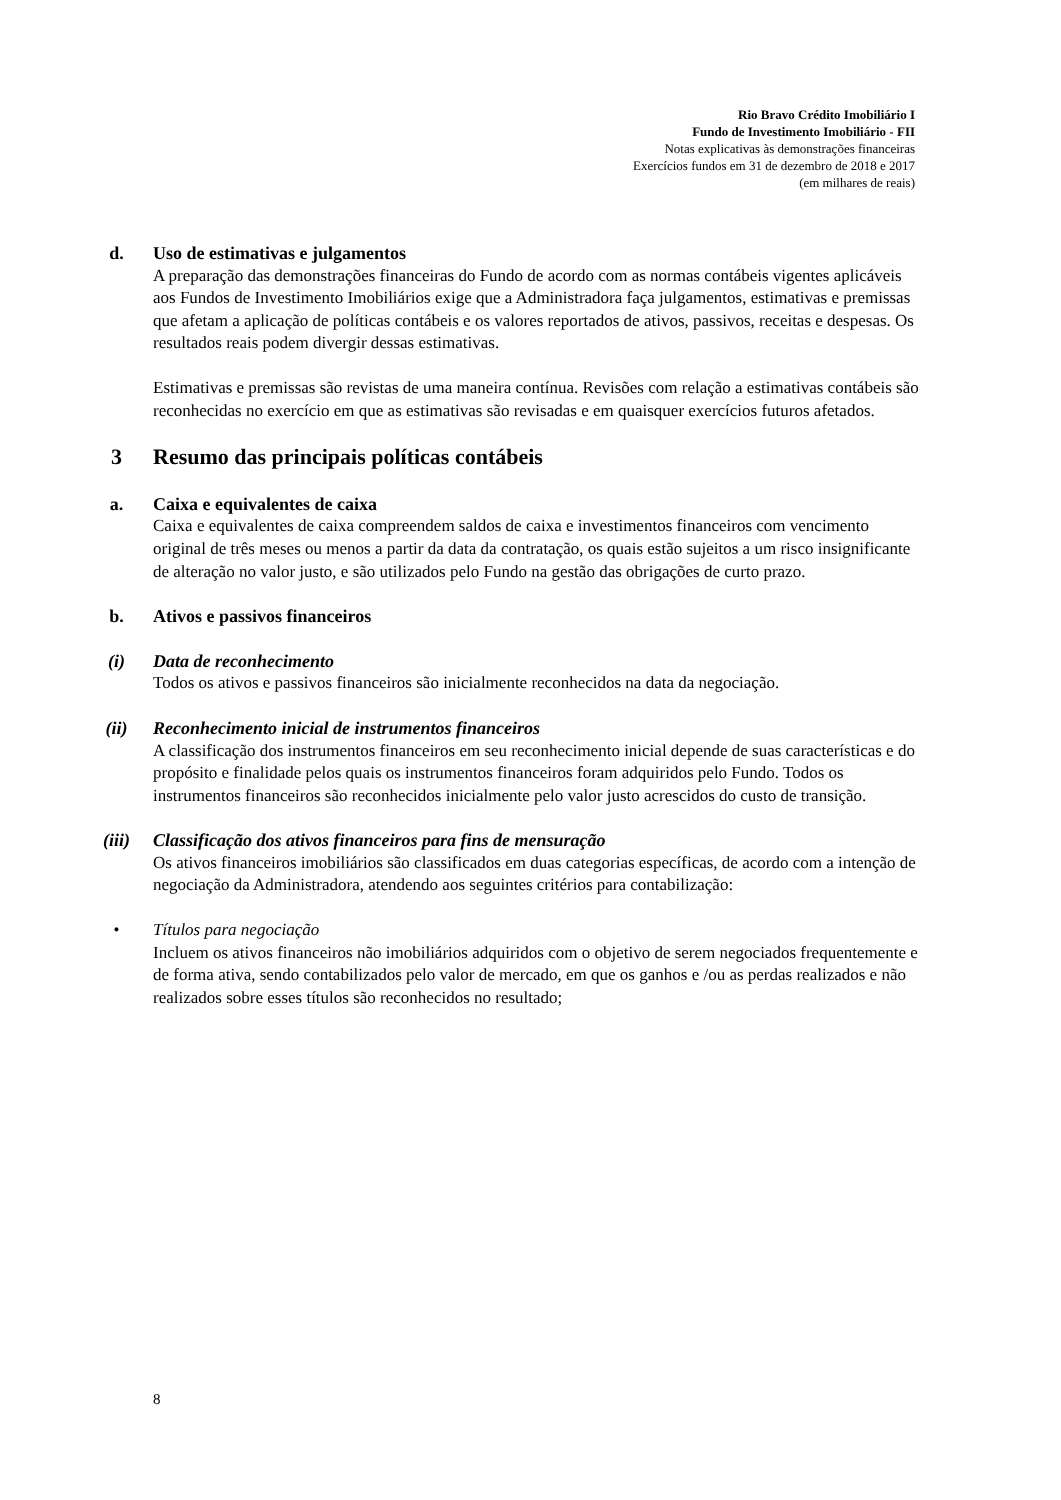Rio Bravo Crédito Imobiliário I
Fundo de Investimento Imobiliário - FII
Notas explicativas às demonstrações financeiras
Exercícios fundos em 31 de dezembro de 2018 e 2017
(em milhares de reais)
d. Uso de estimativas e julgamentos
A preparação das demonstrações financeiras do Fundo de acordo com as normas contábeis vigentes aplicáveis aos Fundos de Investimento Imobiliários exige que a Administradora faça julgamentos, estimativas e premissas que afetam a aplicação de políticas contábeis e os valores reportados de ativos, passivos, receitas e despesas. Os resultados reais podem divergir dessas estimativas.
Estimativas e premissas são revistas de uma maneira contínua. Revisões com relação a estimativas contábeis são reconhecidas no exercício em que as estimativas são revisadas e em quaisquer exercícios futuros afetados.
3 Resumo das principais políticas contábeis
a. Caixa e equivalentes de caixa
Caixa e equivalentes de caixa compreendem saldos de caixa e investimentos financeiros com vencimento original de três meses ou menos a partir da data da contratação, os quais estão sujeitos a um risco insignificante de alteração no valor justo, e são utilizados pelo Fundo na gestão das obrigações de curto prazo.
b. Ativos e passivos financeiros
(i) Data de reconhecimento
Todos os ativos e passivos financeiros são inicialmente reconhecidos na data da negociação.
(ii) Reconhecimento inicial de instrumentos financeiros
A classificação dos instrumentos financeiros em seu reconhecimento inicial depende de suas características e do propósito e finalidade pelos quais os instrumentos financeiros foram adquiridos pelo Fundo. Todos os instrumentos financeiros são reconhecidos inicialmente pelo valor justo acrescidos do custo de transição.
(iii) Classificação dos ativos financeiros para fins de mensuração
Os ativos financeiros imobiliários são classificados em duas categorias específicas, de acordo com a intenção de negociação da Administradora, atendendo aos seguintes critérios para contabilização:
• Títulos para negociação
Incluem os ativos financeiros não imobiliários adquiridos com o objetivo de serem negociados frequentemente e de forma ativa, sendo contabilizados pelo valor de mercado, em que os ganhos e /ou as perdas realizados e não realizados sobre esses títulos são reconhecidos no resultado;
8